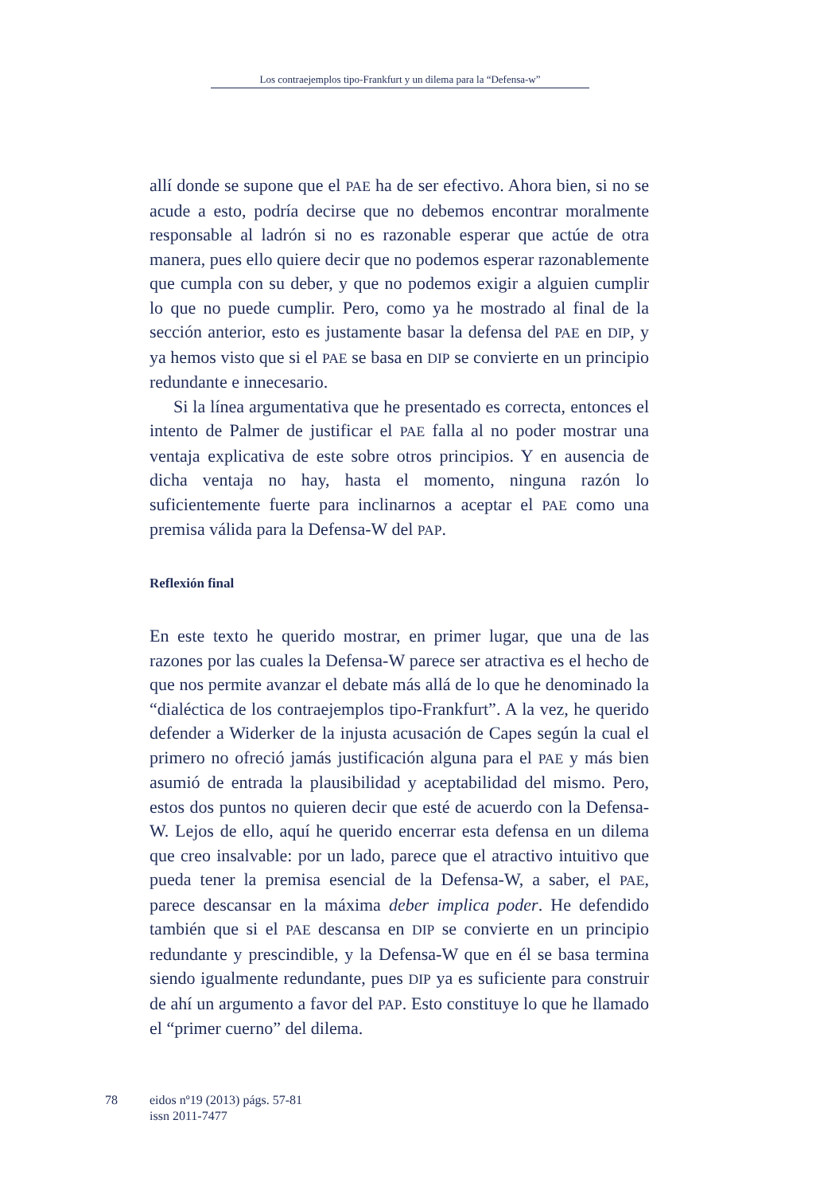Los contraejemplos tipo-Frankfurt y un dilema para la “Defensa-w”
allí donde se supone que el PAE ha de ser efectivo. Ahora bien, si no se acude a esto, podría decirse que no debemos encontrar moralmente responsable al ladrón si no es razonable esperar que actúe de otra manera, pues ello quiere decir que no podemos esperar razonablemente que cumpla con su deber, y que no podemos exigir a alguien cumplir lo que no puede cumplir. Pero, como ya he mostrado al final de la sección anterior, esto es justamente basar la defensa del PAE en DIP, y ya hemos visto que si el PAE se basa en DIP se convierte en un principio redundante e innecesario.
Si la línea argumentativa que he presentado es correcta, entonces el intento de Palmer de justificar el PAE falla al no poder mostrar una ventaja explicativa de este sobre otros principios. Y en ausencia de dicha ventaja no hay, hasta el momento, ninguna razón lo suficientemente fuerte para inclinarnos a aceptar el PAE como una premisa válida para la Defensa-W del PAP.
Reflexión final
En este texto he querido mostrar, en primer lugar, que una de las razones por las cuales la Defensa-W parece ser atractiva es el hecho de que nos permite avanzar el debate más allá de lo que he denominado la “dialéctica de los contraejemplos tipo-Frankfurt”. A la vez, he querido defender a Widerker de la injusta acusación de Capes según la cual el primero no ofreció jamás justificación alguna para el PAE y más bien asumió de entrada la plausibilidad y aceptabilidad del mismo. Pero, estos dos puntos no quieren decir que esté de acuerdo con la Defensa-W. Lejos de ello, aquí he querido encerrar esta defensa en un dilema que creo insalvable: por un lado, parece que el atractivo intuitivo que pueda tener la premisa esencial de la Defensa-W, a saber, el PAE, parece descansar en la máxima deber implica poder. He defendido también que si el PAE descansa en DIP se convierte en un principio redundante y prescindible, y la Defensa-W que en él se basa termina siendo igualmente redundante, pues DIP ya es suficiente para construir de ahí un argumento a favor del PAP. Esto constituye lo que he llamado el “primer cuerno” del dilema.
78 eidos nº19 (2013) págs. 57-81
issn 2011-7477